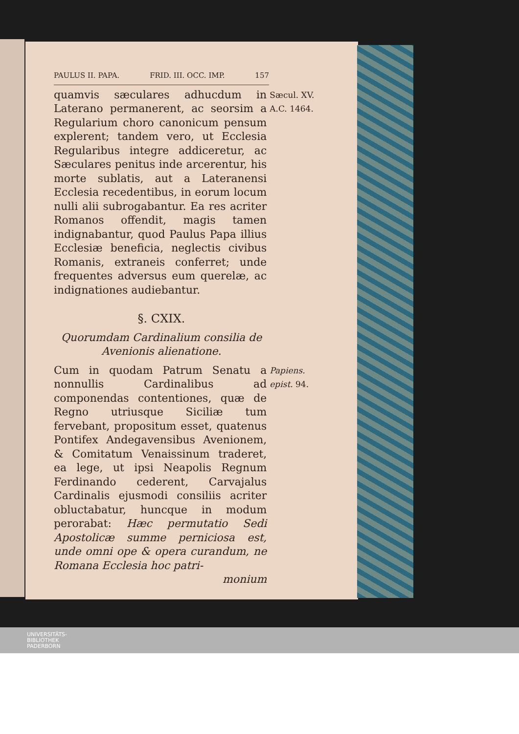PAULUS II. PAPA. FRID. III. OCC. IMP. 157
quamvis sæculares adhucdum in Laterano permanerent, ac seorsim a Regularium choro canonicum pensum explerent; tandem vero, ut Ecclesia Regularibus integre addiceretur, ac Sæculares penitus inde arcerentur, his morte sublatis, aut a Lateranensi Ecclesia recedentibus, in eorum locum nulli alii subrogabantur. Ea res acriter Romanos offendit, magis tamen indignabantur, quod Paulus Papa illius Ecclesiæ beneficia, neglectis civibus Romanis, extraneis conferret; unde frequentes adversus eum querelæ, ac indignationes audiebantur.
Sæcul. XV.
A.C. 1464.
§. CXIX.
Quorumdam Cardinalium consilia de Avenionis alienatione.
Cum in quodam Patrum Senatu a nonnullis Cardinalibus ad componendas contentiones, quæ de Regno utriusque Siciliæ tum fervebant, propositum esset, quatenus Pontifex Andegavensibus Avenionem, & Comitatum Venaissinum traderet, ea lege, ut ipsi Neapolis Regnum Ferdinando cederent, Carvajalus Cardinalis ejusmodi consiliis acriter obluctabatur, huncque in modum perorabat: Hæc permutatio Sedi Apostolicæ summe perniciosa est, unde omni ope & opera curandum, ne Romana Ecclesia hoc patri-
monium
Papiens. epist. 94.
UNIVERSITÄTS-
BIBLIOTHEK
PADERBORN